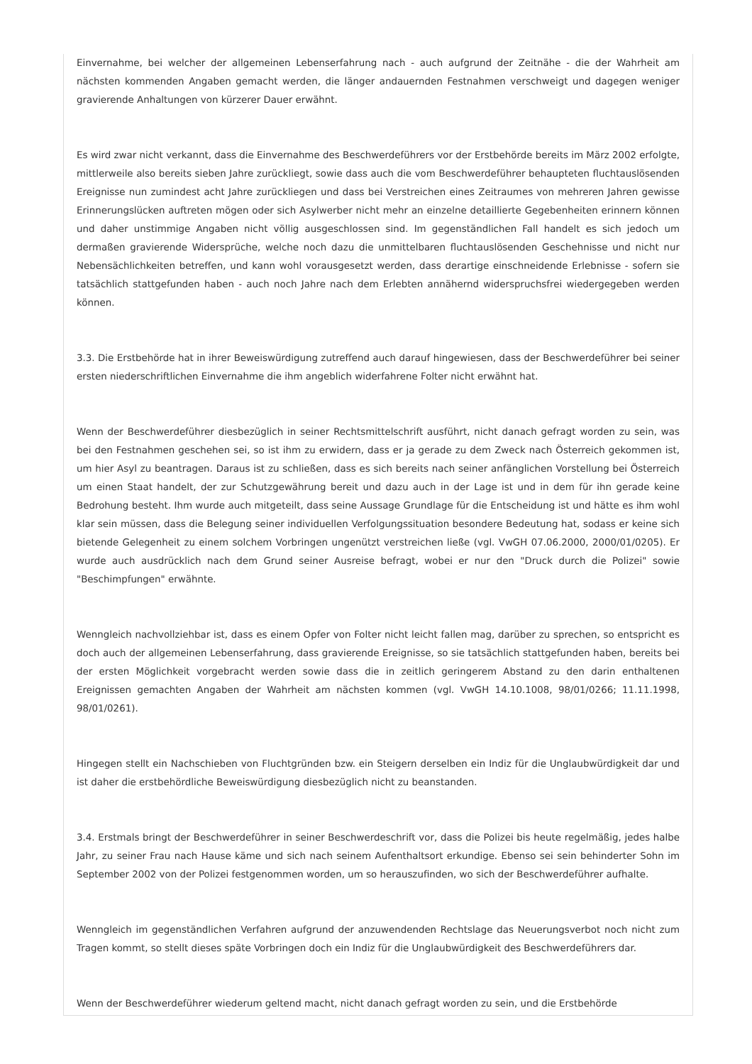Einvernahme, bei welcher der allgemeinen Lebenserfahrung nach - auch aufgrund der Zeitnähe - die der Wahrheit am nächsten kommenden Angaben gemacht werden, die länger andauernden Festnahmen verschweigt und dagegen weniger gravierende Anhaltungen von kürzerer Dauer erwähnt.
Es wird zwar nicht verkannt, dass die Einvernahme des Beschwerdeführers vor der Erstbehörde bereits im März 2002 erfolgte, mittlerweile also bereits sieben Jahre zurückliegt, sowie dass auch die vom Beschwerdeführer behaupteten fluchtauslösenden Ereignisse nun zumindest acht Jahre zurückliegen und dass bei Verstreichen eines Zeitraumes von mehreren Jahren gewisse Erinnerungslücken auftreten mögen oder sich Asylwerber nicht mehr an einzelne detaillierte Gegebenheiten erinnern können und daher unstimmige Angaben nicht völlig ausgeschlossen sind. Im gegenständlichen Fall handelt es sich jedoch um dermaßen gravierende Widersprüche, welche noch dazu die unmittelbaren fluchtauslösenden Geschehnisse und nicht nur Nebensächlichkeiten betreffen, und kann wohl vorausgesetzt werden, dass derartige einschneidende Erlebnisse - sofern sie tatsächlich stattgefunden haben - auch noch Jahre nach dem Erlebten annähernd widerspruchsfrei wiedergegeben werden können.
3.3. Die Erstbehörde hat in ihrer Beweiswürdigung zutreffend auch darauf hingewiesen, dass der Beschwerdeführer bei seiner ersten niederschriftlichen Einvernahme die ihm angeblich widerfahrene Folter nicht erwähnt hat.
Wenn der Beschwerdeführer diesbezüglich in seiner Rechtsmittelschrift ausführt, nicht danach gefragt worden zu sein, was bei den Festnahmen geschehen sei, so ist ihm zu erwidern, dass er ja gerade zu dem Zweck nach Österreich gekommen ist, um hier Asyl zu beantragen. Daraus ist zu schließen, dass es sich bereits nach seiner anfänglichen Vorstellung bei Österreich um einen Staat handelt, der zur Schutzgewährung bereit und dazu auch in der Lage ist und in dem für ihn gerade keine Bedrohung besteht. Ihm wurde auch mitgeteilt, dass seine Aussage Grundlage für die Entscheidung ist und hätte es ihm wohl klar sein müssen, dass die Belegung seiner individuellen Verfolgungssituation besondere Bedeutung hat, sodass er keine sich bietende Gelegenheit zu einem solchem Vorbringen ungenützt verstreichen ließe (vgl. VwGH 07.06.2000, 2000/01/0205). Er wurde auch ausdrücklich nach dem Grund seiner Ausreise befragt, wobei er nur den "Druck durch die Polizei" sowie "Beschimpfungen" erwähnte.
Wenngleich nachvollziehbar ist, dass es einem Opfer von Folter nicht leicht fallen mag, darüber zu sprechen, so entspricht es doch auch der allgemeinen Lebenserfahrung, dass gravierende Ereignisse, so sie tatsächlich stattgefunden haben, bereits bei der ersten Möglichkeit vorgebracht werden sowie dass die in zeitlich geringerem Abstand zu den darin enthaltenen Ereignissen gemachten Angaben der Wahrheit am nächsten kommen (vgl. VwGH 14.10.1008, 98/01/0266; 11.11.1998, 98/01/0261).
Hingegen stellt ein Nachschieben von Fluchtgründen bzw. ein Steigern derselben ein Indiz für die Unglaubwürdigkeit dar und ist daher die erstbehördliche Beweiswürdigung diesbezüglich nicht zu beanstanden.
3.4. Erstmals bringt der Beschwerdeführer in seiner Beschwerdeschrift vor, dass die Polizei bis heute regelmäßig, jedes halbe Jahr, zu seiner Frau nach Hause käme und sich nach seinem Aufenthaltsort erkundige. Ebenso sei sein behinderter Sohn im September 2002 von der Polizei festgenommen worden, um so herauszufinden, wo sich der Beschwerdeführer aufhalte.
Wenngleich im gegenständlichen Verfahren aufgrund der anzuwendenden Rechtslage das Neuerungsverbot noch nicht zum Tragen kommt, so stellt dieses späte Vorbringen doch ein Indiz für die Unglaubwürdigkeit des Beschwerdeführers dar.
Wenn der Beschwerdeführer wiederum geltend macht, nicht danach gefragt worden zu sein, und die Erstbehörde